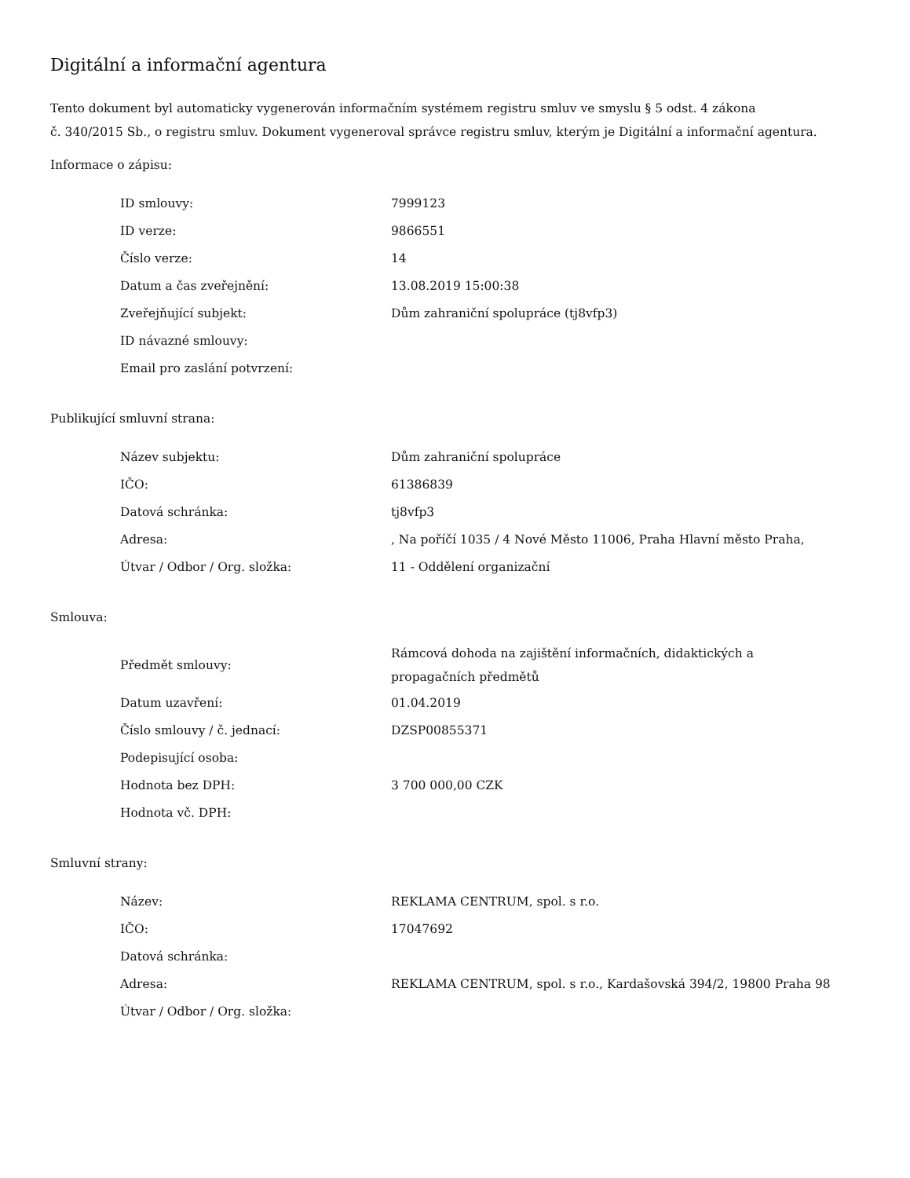Digitální a informační agentura
Tento dokument byl automaticky vygenerován informačním systémem registru smluv ve smyslu § 5 odst. 4 zákona
č. 340/2015 Sb., o registru smluv. Dokument vygeneroval správce registru smluv, kterým je Digitální a informační agentura.
Informace o zápisu:
| ID smlouvy: | 7999123 |
| ID verze: | 9866551 |
| Číslo verze: | 14 |
| Datum a čas zveřejnění: | 13.08.2019 15:00:38 |
| Zveřejňující subjekt: | Dům zahraniční spolupráce (tj8vfp3) |
| ID návazné smlouvy: | |
| Email pro zaslání potvrzení: | |
Publikující smluvní strana:
| Název subjektu: | Dům zahraniční spolupráce |
| IČO: | 61386839 |
| Datová schránka: | tj8vfp3 |
| Adresa: | , Na poříčí 1035 / 4 Nové Město 11006, Praha Hlavní město Praha, |
| Útvar / Odbor / Org. složka: | 11 - Oddělení organizační |
Smlouva:
| Předmět smlouvy: | Rámcová dohoda na zajištění informačních, didaktických a propagačních předmětů |
| Datum uzavření: | 01.04.2019 |
| Číslo smlouvy / č. jednací: | DZSP00855371 |
| Podepisující osoba: | |
| Hodnota bez DPH: | 3 700 000,00 CZK |
| Hodnota vč. DPH: | |
Smluvní strany:
| Název: | REKLAMA CENTRUM, spol. s r.o. |
| IČO: | 17047692 |
| Datová schránka: | |
| Adresa: | REKLAMA CENTRUM, spol. s r.o., Kardašovská 394/2, 19800 Praha 98 |
| Útvar / Odbor / Org. složka: | |